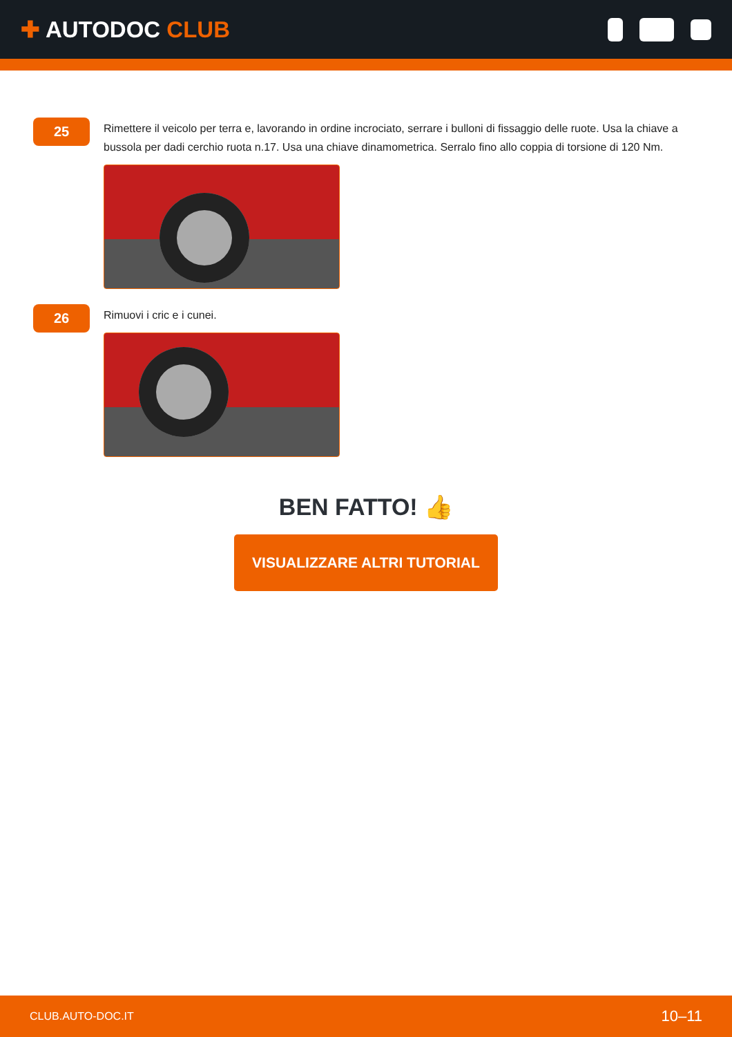✚ AUTODOC CLUB
25
Rimettere il veicolo per terra e, lavorando in ordine incrociato, serrare i bulloni di fissaggio delle ruote. Usa la chiave a bussola per dadi cerchio ruota n.17. Usa una chiave dinamometrica. Serralo fino allo coppia di torsione di 120 Nm.
26
Rimuovi i cric e i cunei.
BEN FATTO! 👍
VISUALIZZARE ALTRI TUTORIAL
CLUB.AUTO-DOC.IT 10–11